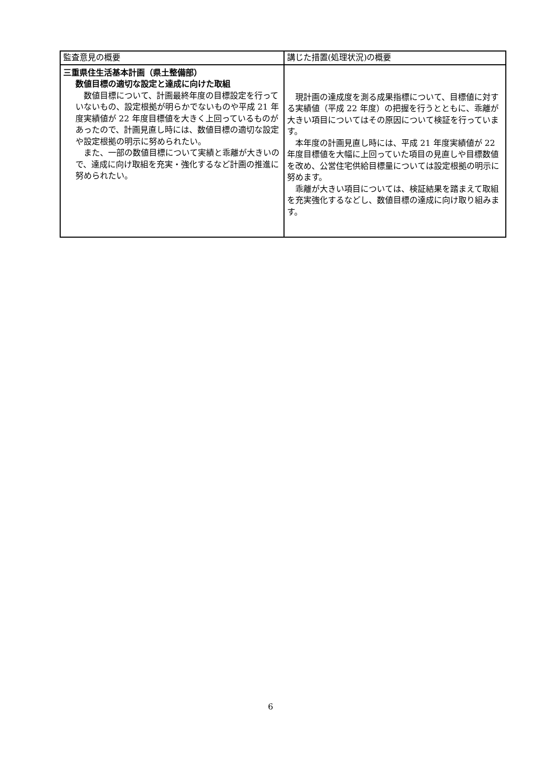| 監査意見の概要 | 講じた措置(処理状況)の概要 |
| --- | --- |
| 三重県住生活基本計画（県土整備部） 数値目標の適切な設定と達成に向けた取組 数値目標について、計画最終年度の目標設定を行っていないもの、設定根拠が明らかでないものや平成 21 年度実績値が 22 年度目標値を大きく上回っているものがあったので、計画見直し時には、数値目標の適切な設定や設定根拠の明示に努められたい。 また、一部の数値目標について実績と乖離が大きいので、達成に向け取組を充実・強化するなど計画の推進に努められたい。 | 現計画の達成度を測る成果指標について、目標値に対する実績値（平成 22 年度）の把握を行うとともに、乖離が大きい項目についてはその原因について検証を行っています。 本年度の計画見直し時には、平成 21 年度実績値が 22 年度目標値を大幅に上回っていた項目の見直しや目標数値を改め、公営住宅供給目標量については設定根拠の明示に努めます。 乖離が大きい項目については、検証結果を踏まえて取組を充実強化するなどし、数値目標の達成に向け取り組みます。 |
6